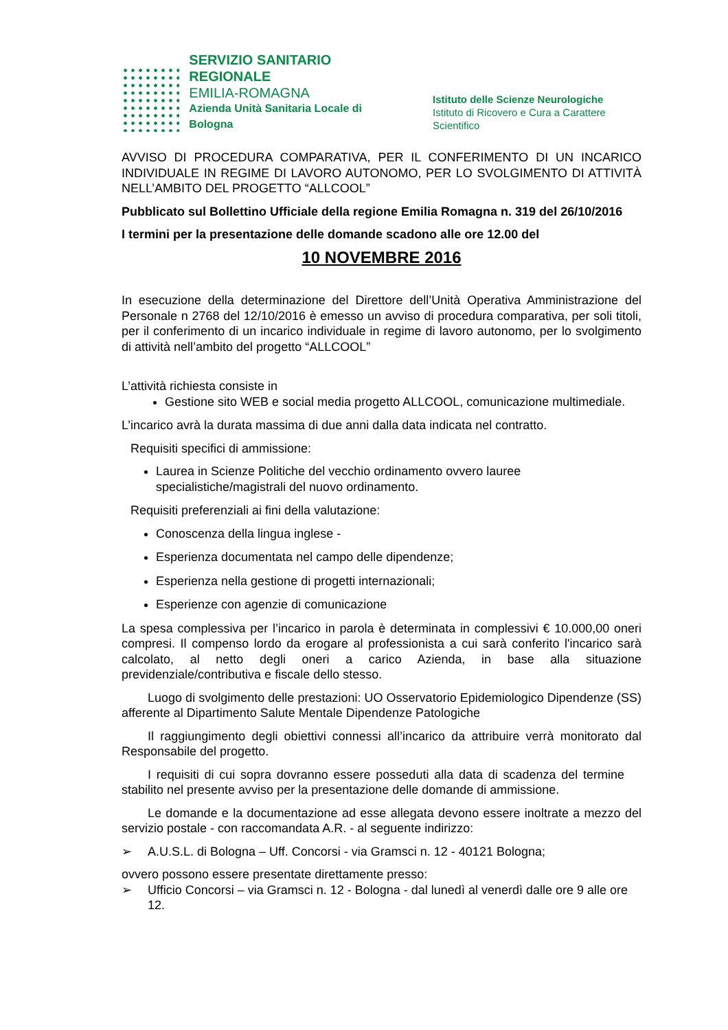SERVIZIO SANITARIO REGIONALE
EMILIA-ROMAGNA
Azienda Unità Sanitaria Locale di Bologna
Istituto delle Scienze Neurologiche
Istituto di Ricovero e Cura a Carattere Scientifico
AVVISO DI PROCEDURA COMPARATIVA, PER IL CONFERIMENTO DI UN INCARICO INDIVIDUALE IN REGIME DI LAVORO AUTONOMO, PER LO SVOLGIMENTO DI ATTIVITÀ NELL’AMBITO DEL PROGETTO “ALLCOOL”
Pubblicato sul Bollettino Ufficiale della regione Emilia Romagna n. 319 del 26/10/2016
I termini per la presentazione delle domande scadono alle ore 12.00 del
10 NOVEMBRE 2016
In esecuzione della determinazione del Direttore dell’Unità Operativa Amministrazione del Personale n 2768 del 12/10/2016 è emesso un avviso di procedura comparativa, per soli titoli, per il conferimento di un incarico individuale in regime di lavoro autonomo, per lo svolgimento di attività nell’ambito del progetto “ALLCOOL”
L’attività richiesta consiste in
Gestione sito WEB e social media progetto ALLCOOL, comunicazione multimediale.
L’incarico avrà la durata massima di due anni dalla data indicata nel contratto.
Requisiti specifici di ammissione:
Laurea in Scienze Politiche del vecchio ordinamento ovvero lauree specialistiche/magistrali del nuovo ordinamento.
Requisiti preferenziali ai fini della valutazione:
Conoscenza della lingua inglese -
Esperienza documentata nel campo delle dipendenze;
Esperienza nella gestione di progetti internazionali;
Esperienze con agenzie di comunicazione
La spesa complessiva per l’incarico in parola è determinata in complessivi € 10.000,00 oneri compresi. Il compenso lordo da erogare al professionista a cui sarà conferito l'incarico sarà calcolato, al netto degli oneri a carico Azienda, in base alla situazione previdenziale/contributiva e fiscale dello stesso.
Luogo di svolgimento delle prestazioni: UO Osservatorio Epidemiologico Dipendenze (SS) afferente al Dipartimento Salute Mentale Dipendenze Patologiche
Il raggiungimento degli obiettivi connessi all’incarico da attribuire verrà monitorato dal Responsabile del progetto.
I requisiti di cui sopra dovranno essere posseduti alla data di scadenza del termine stabilito nel presente avviso per la presentazione delle domande di ammissione.
Le domande e la documentazione ad esse allegata devono essere inoltrate a mezzo del servizio postale - con raccomandata A.R. - al seguente indirizzo:
➢ A.U.S.L. di Bologna – Uff. Concorsi - via Gramsci n. 12 - 40121 Bologna;
ovvero possono essere presentate direttamente presso:
➢ Ufficio Concorsi – via Gramsci n. 12 - Bologna - dal lunedì al venerdì dalle ore 9 alle ore 12.